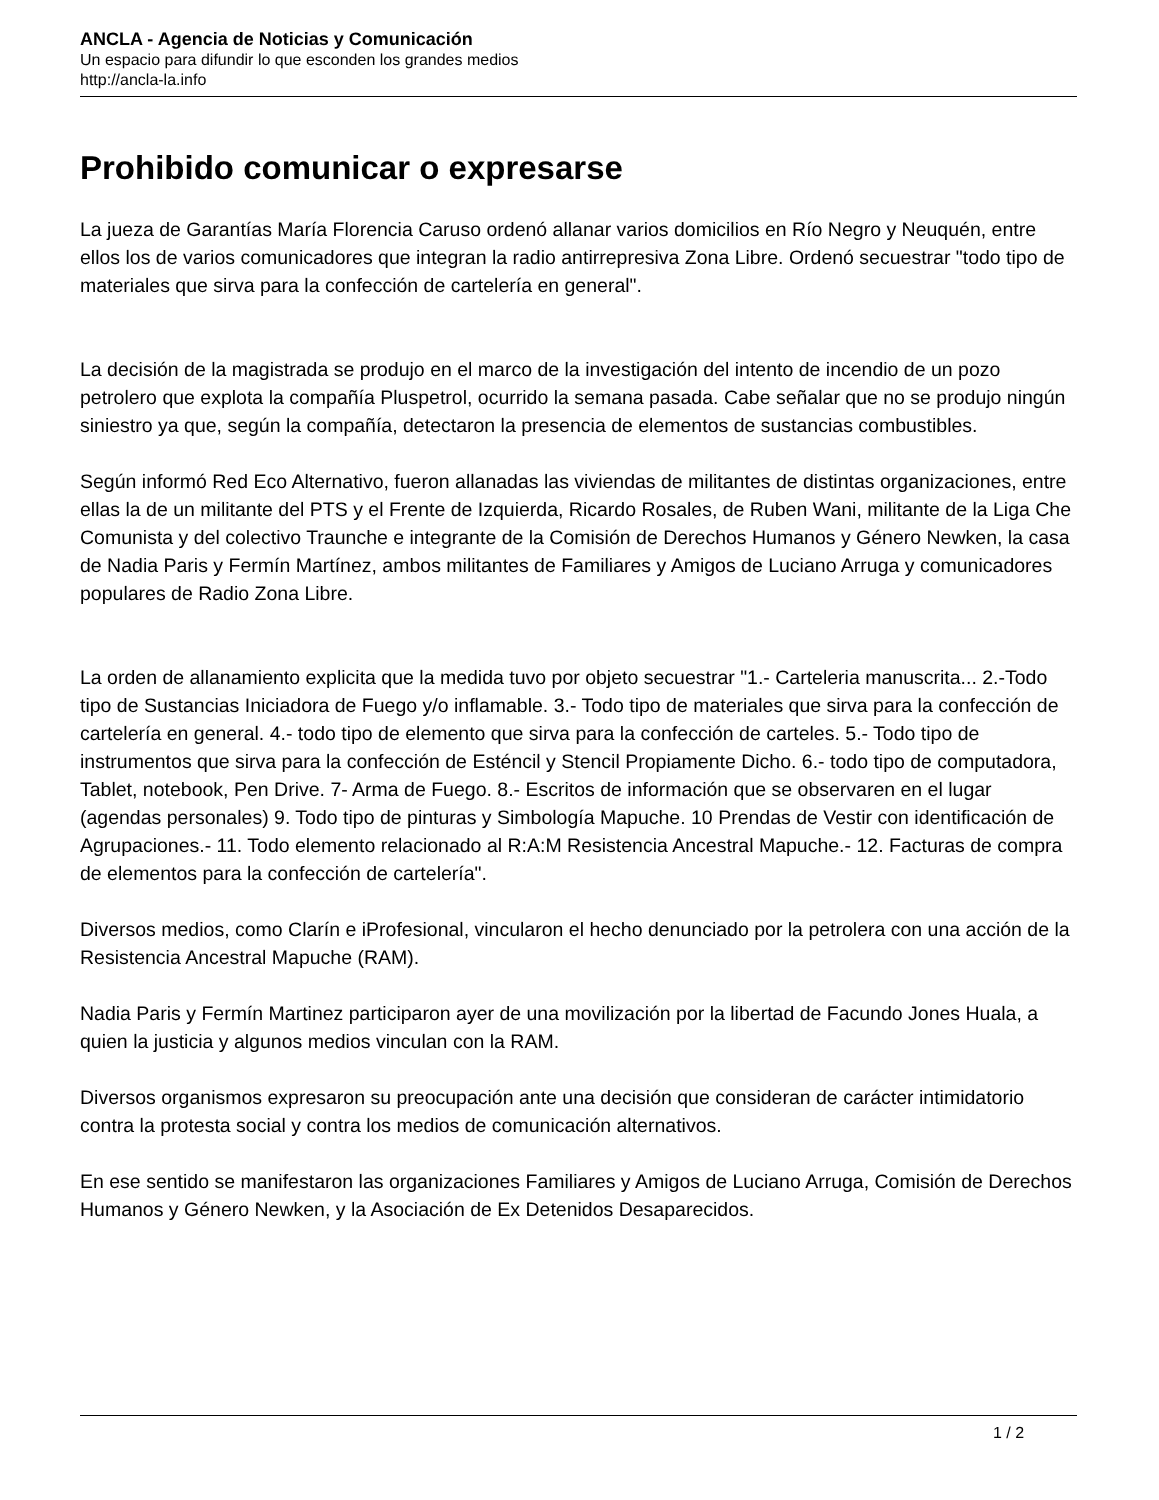ANCLA - Agencia de Noticias y Comunicación
Un espacio para difundir lo que esconden los grandes medios
http://ancla-la.info
Prohibido comunicar o expresarse
La jueza de Garantías María Florencia Caruso ordenó allanar varios domicilios en Río Negro y Neuquén, entre ellos los de varios comunicadores que integran la radio antirrepresiva Zona Libre. Ordenó secuestrar "todo tipo de materiales que sirva para la confección de cartelería en general".
La decisión de la magistrada se produjo en el marco de la investigación del intento de incendio de un pozo petrolero que explota la compañía Pluspetrol, ocurrido la semana pasada. Cabe señalar que no se produjo ningún siniestro ya que, según la compañía, detectaron la presencia de elementos de sustancias combustibles.
Según informó Red Eco Alternativo, fueron allanadas las viviendas de militantes de distintas organizaciones, entre ellas la de un militante del PTS y el Frente de Izquierda, Ricardo Rosales, de Ruben Wani, militante de la Liga Che Comunista y del colectivo Traunche e integrante de la Comisión de Derechos Humanos y Género Newken, la casa de Nadia Paris y Fermín Martínez, ambos militantes de Familiares y Amigos de Luciano Arruga y comunicadores populares de Radio Zona Libre.
La orden de allanamiento explicita que la medida tuvo por objeto secuestrar "1.- Carteleria manuscrita... 2.-Todo tipo de Sustancias Iniciadora de Fuego y/o inflamable. 3.- Todo tipo de materiales que sirva para la confección de cartelería en general. 4.- todo tipo de elemento que sirva para la confección de carteles. 5.- Todo tipo de instrumentos que sirva para la confección de Esténcil y Stencil Propiamente Dicho. 6.- todo tipo de computadora, Tablet, notebook, Pen Drive. 7- Arma de Fuego. 8.- Escritos de información que se observaren en el lugar (agendas personales) 9. Todo tipo de pinturas y Simbología Mapuche. 10 Prendas de Vestir con identificación de Agrupaciones.- 11. Todo elemento relacionado al R:A:M Resistencia Ancestral Mapuche.- 12. Facturas de compra de elementos para la confección de cartelería".
Diversos medios, como Clarín e iProfesional, vincularon el hecho denunciado por la petrolera con una acción de la Resistencia Ancestral Mapuche (RAM).
Nadia Paris y Fermín Martinez participaron ayer de una movilización por la libertad de Facundo Jones Huala, a quien la justicia y algunos medios vinculan con la RAM.
Diversos organismos expresaron su preocupación ante una decisión que consideran de carácter intimidatorio contra la protesta social y contra los medios de comunicación alternativos.
En ese sentido se manifestaron las organizaciones Familiares y Amigos de Luciano Arruga, Comisión de Derechos Humanos y Género Newken, y la Asociación de Ex Detenidos Desaparecidos.
1 / 2